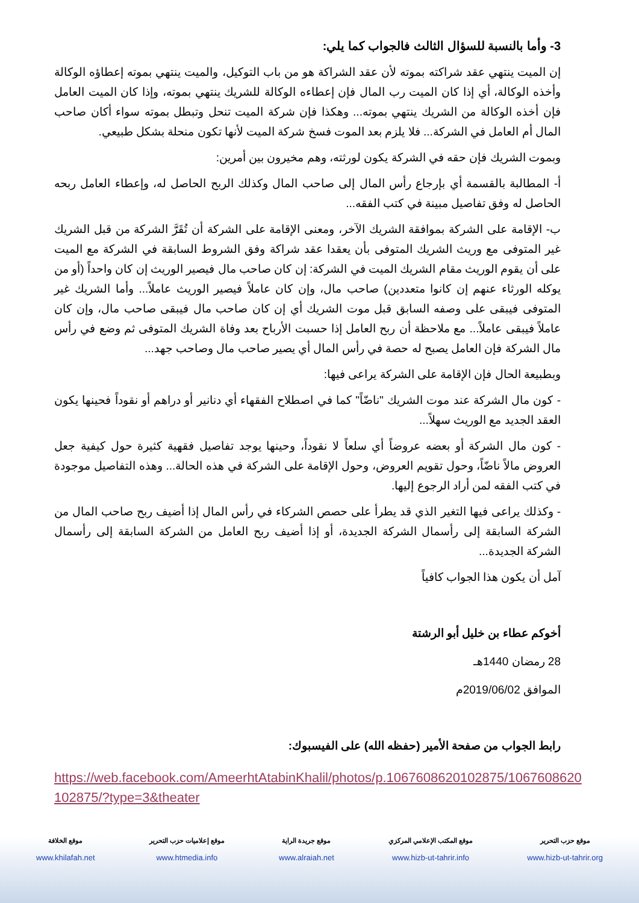3- وأما بالنسبة للسؤال الثالث فالجواب كما يلي:
إن الميت ينتهي عقد شراكته بموته لأن عقد الشراكة هو من باب التوكيل، والميت ينتهي بموته إعطاؤه الوكالة وأخذه الوكالة، أي إذا كان الميت رب المال فإن إعطاءه الوكالة للشريك ينتهي بموته، وإذا كان الميت العامل فإن أخذه الوكالة من الشريك ينتهي بموته... وهكذا فإن شركة الميت تنحل وتبطل بموته سواء أكان صاحب المال أم العامل في الشركة... فلا يلزم بعد الموت فسخ شركة الميت لأنها تكون منحلة بشكل طبيعي.
وبموت الشريك فإن حقه في الشركة يكون لورثته، وهم مخيرون بين أمرين:
أ- المطالبة بالقسمة أي بإرجاع رأس المال إلى صاحب المال وكذلك الربح الحاصل له، وإعطاء العامل ربحه الحاصل له وفق تفاصيل مبينة في كتب الفقه...
ب- الإقامة على الشركة بموافقة الشريك الآخر، ومعنى الإقامة على الشركة أن تُقَرَّ الشركة من قبل الشريك غير المتوفى مع وريث الشريك المتوفى بأن يعقدا عقد شراكة وفق الشروط السابقة في الشركة مع الميت على أن يقوم الوريث مقام الشريك الميت في الشركة: إن كان صاحب مال فيصير الوريث إن كان واحداً (أو من يوكله الورثاء عنهم إن كانوا متعددين) صاحب مال، وإن كان عاملاً فيصير الوريث عاملاً... وأما الشريك غير المتوفى فيبقى على وصفه السابق قبل موت الشريك أي إن كان صاحب مال فيبقى صاحب مال، وإن كان عاملاً فيبقى عاملاً... مع ملاحظة أن ربح العامل إذا حسبت الأرباح بعد وفاة الشريك المتوفى ثم وضع في رأس مال الشركة فإن العامل يصبح له حصة في رأس المال أي يصير صاحب مال وصاحب جهد...
وبطبيعة الحال فإن الإقامة على الشركة يراعى فيها:
- كون مال الشركة عند موت الشريك "ناضّاً" كما في اصطلاح الفقهاء أي دنانير أو دراهم أو نقوداً فحينها يكون العقد الجديد مع الوريث سهلاً...
- كون مال الشركة أو بعضه عروضاً أي سلعاً لا نقوداً، وحينها يوجد تفاصيل فقهية كثيرة حول كيفية جعل العروض مالاً ناضّاً، وحول تقويم العروض، وحول الإقامة على الشركة في هذه الحالة... وهذه التفاصيل موجودة في كتب الفقه لمن أراد الرجوع إليها.
- وكذلك يراعى فيها التغير الذي قد يطرأ على حصص الشركاء في رأس المال إذا أضيف ربح صاحب المال من الشركة السابقة إلى رأسمال الشركة الجديدة، أو إذا أضيف ربح العامل من الشركة السابقة إلى رأسمال الشركة الجديدة...
آمل أن يكون هذا الجواب كافياً
أخوكم عطاء بن خليل أبو الرشتة
28 رمضان 1440هـ
الموافق 2019/06/02م
رابط الجواب من صفحة الأمير (حفظه الله) على الفيسبوك:
https://web.facebook.com/AmeerhtAtabinKhalil/photos/p.1067608620102875/1067608620102875/?type=3&theater
موقع حزب التحرير
www.hizb-ut-tahrir.org
موقع المكتب الإعلامي المركزي
www.hizb-ut-tahrir.info
موقع جريدة الراية
www.alraiah.net
موقع إعلاميات حزب التحرير
www.htmedia.info
موقع الخلافة
www.khilafah.net